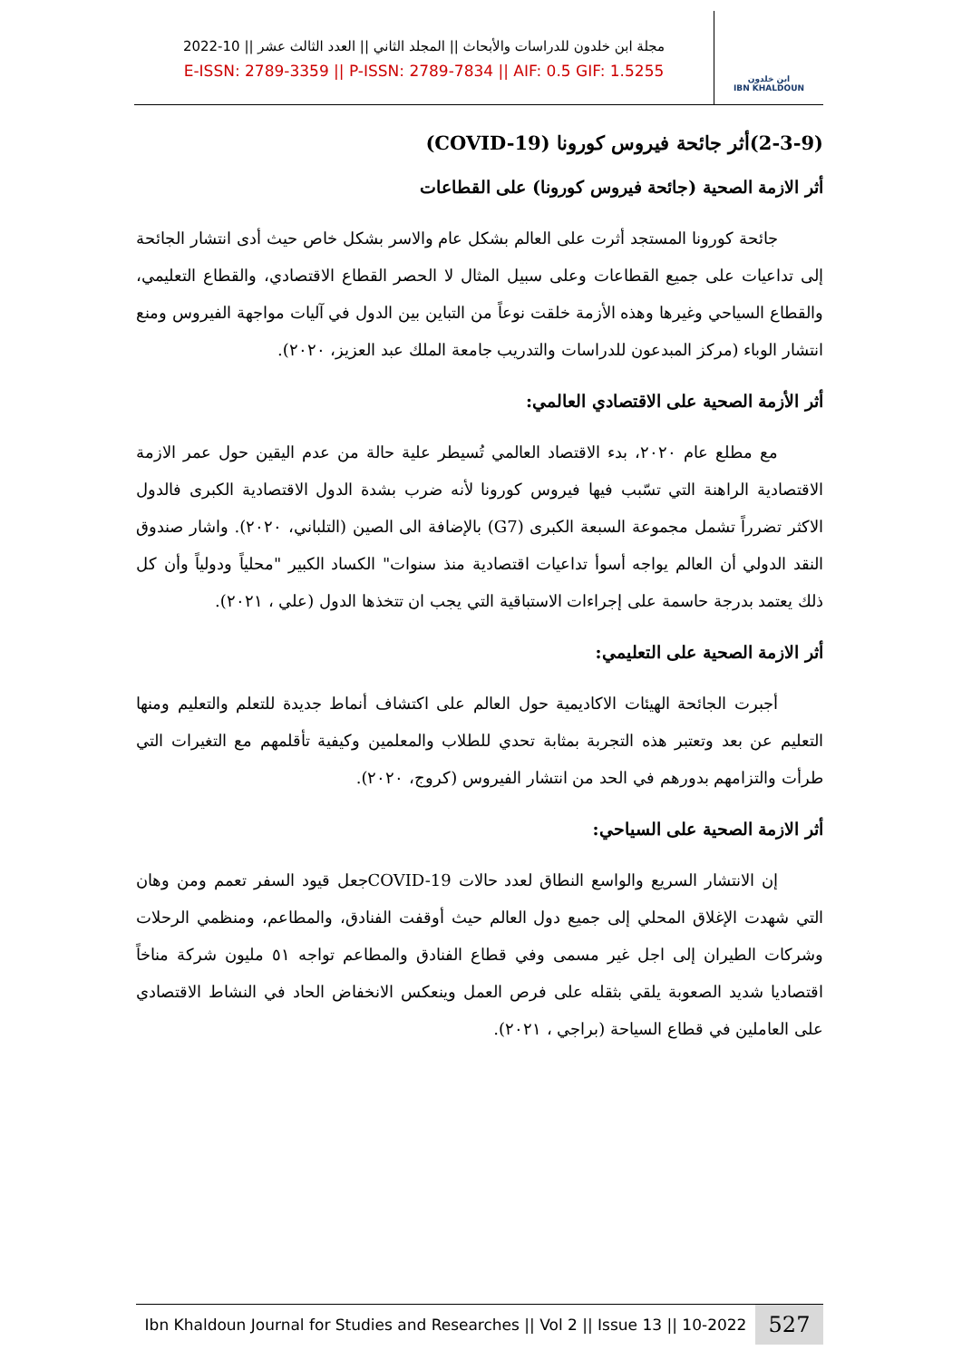مجلة ابن خلدون للدراسات والأبحاث || المجلد الثاني || العدد الثالث عشر || 10-2022
E-ISSN: 2789-3359 || P-ISSN: 2789-7834 || AIF: 0.5 GIF: 1.5255
ابن خلدون
IBN KHALDOUN
(2-3-9)أثر جائحة فيروس كورونا (COVID-19)
أثر الازمة الصحية (جائحة فيروس كورونا) على القطاعات
جائحة كورونا المستجد أثرت على العالم بشكل عام والاسر بشكل خاص حيث أدى انتشار الجائحة إلى تداعيات على جميع القطاعات وعلى سبيل المثال لا الحصر القطاع الاقتصادي، والقطاع التعليمي، والقطاع السياحي وغيرها وهذه الأزمة خلقت نوعاً من التباين بين الدول في آليات مواجهة الفيروس ومنع انتشار الوباء (مركز المبدعون للدراسات والتدريب جامعة الملك عبد العزيز، ٢٠٢٠).
أثر الأزمة الصحية على الاقتصادي العالمي:
مع مطلع عام ٢٠٢٠، بدء الاقتصاد العالمي تُسيطر علية حالة من عدم اليقين حول عمر الازمة الاقتصادية الراهنة التي تسّبب فيها فيروس كورونا لأنه ضرب بشدة الدول الاقتصادية الكبرى فالدول الاكثر تضرراً تشمل مجموعة السبعة الكبرى (G7) بالإضافة الى الصين (التلباني، ٢٠٢٠). واشار صندوق النقد الدولي أن العالم يواجه أسوأ تداعيات اقتصادية منذ سنوات" الكساد الكبير "محلياً ودولياً وأن كل ذلك يعتمد بدرجة حاسمة على إجراءات الاستباقية التي يجب ان تتخذها الدول (علي ، ٢٠٢١).
أثر الازمة الصحية على التعليمي:
أجبرت الجائحة الهيئات الاكاديمية حول العالم على اكتشاف أنماط جديدة للتعلم والتعليم ومنها التعليم عن بعد وتعتبر هذه التجربة بمثابة تحدي للطلاب والمعلمين وكيفية تأقلمهم مع التغيرات التي طرأت والتزامهم بدورهم في الحد من انتشار الفيروس (كروج، ٢٠٢٠).
أثر الازمة الصحية على السياحي:
إن الانتشار السريع والواسع النطاق لعدد حالات COVID-19جعل قيود السفر تعمم ومن وهان التي شهدت الإغلاق المحلي إلى جميع دول العالم حيث أوقفت الفنادق، والمطاعم، ومنظمي الرحلات وشركات الطيران إلى اجل غير مسمى وفي قطاع الفنادق والمطاعم تواجه ٥١ مليون شركة مناخاً اقتصاديا شديد الصعوبة يلقي بثقله على فرص العمل وينعكس الانخفاض الحاد في النشاط الاقتصادي على العاملين في قطاع السياحة (براجي ، ٢٠٢١).
Ibn Khaldoun Journal for Studies and Researches || Vol 2 || Issue 13 || 10-2022
527